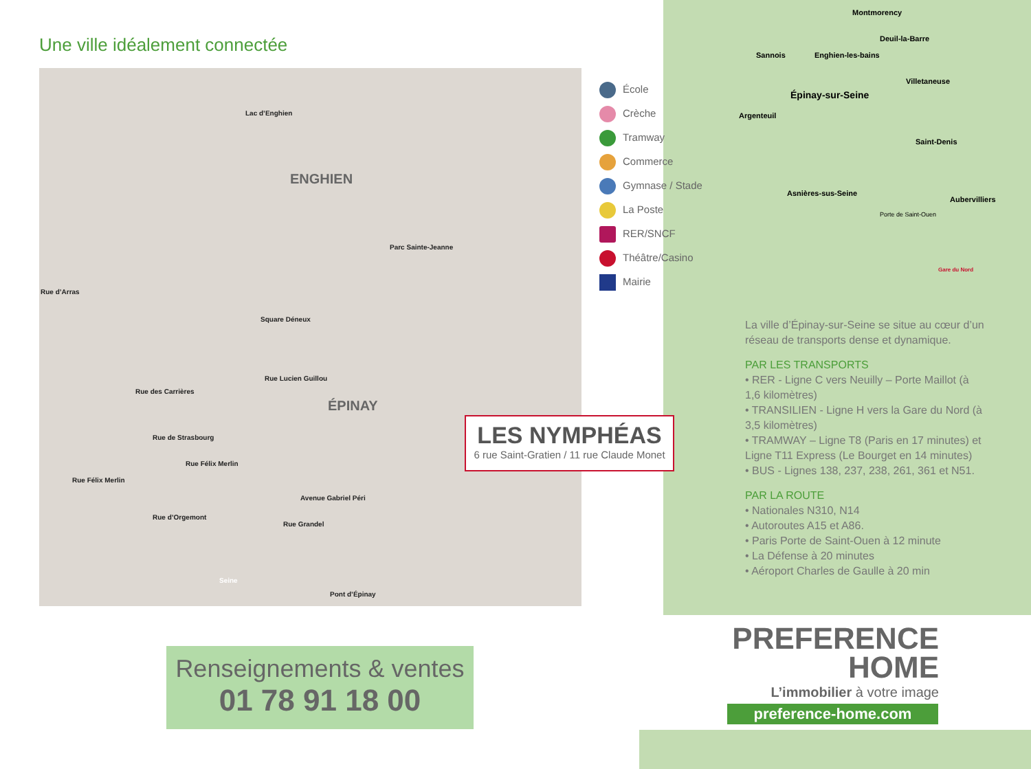Une ville idéalement connectée
Lac d’Enghien
ENGHIEN
ÉPINAY
Parc Sainte-Jeanne
Square Déneux
Rue d’Arras
Rue des Carrières
Rue de Strasbourg
Rue Félix Merlin
Rue Félix Merlin
Rue d’Orgemont
Avenue Gabriel Péri
Rue Grandel
Rue Lucien Guillou
Seine
Pont d’Épinay
École
Crèche
Tramway
Commerce
Gymnase / Stade
La Poste
RER/SNCF
Théâtre/Casino
Mairie
LES NYMPHÉAS
6 rue Saint-Gratien / 11 rue Claude Monet
Montmorency
Deuil-la-Barre
Sannois Enghien-les-bains
Villetaneuse
Épinay-sur-Seine
Argenteuil
Saint-Denis
Asnières-sus-Seine
Aubervilliers
Porte de Saint-Ouen
Gare du Nord
La ville d’Épinay-sur-Seine se situe au cœur d’un réseau de transports dense et dynamique.
PAR LES TRANSPORTS
• RER - Ligne C vers Neuilly – Porte Maillot (à 1,6 kilomètres)
• TRANSILIEN - Ligne H vers la Gare du Nord (à 3,5 kilomètres)
• TRAMWAY – Ligne T8 (Paris en 17 minutes) et Ligne T11 Express (Le Bourget en 14 minutes)
• BUS - Lignes 138, 237, 238, 261, 361 et N51.
PAR LA ROUTE
• Nationales N310, N14
• Autoroutes A15 et A86.
• Paris Porte de Saint-Ouen à 12 minute
• La Défense à 20 minutes
• Aéroport Charles de Gaulle à 20 min
Renseignements & ventes
01 78 91 18 00
PREFERENCE
HOME
L’immobilier à votre image
preference-home.com